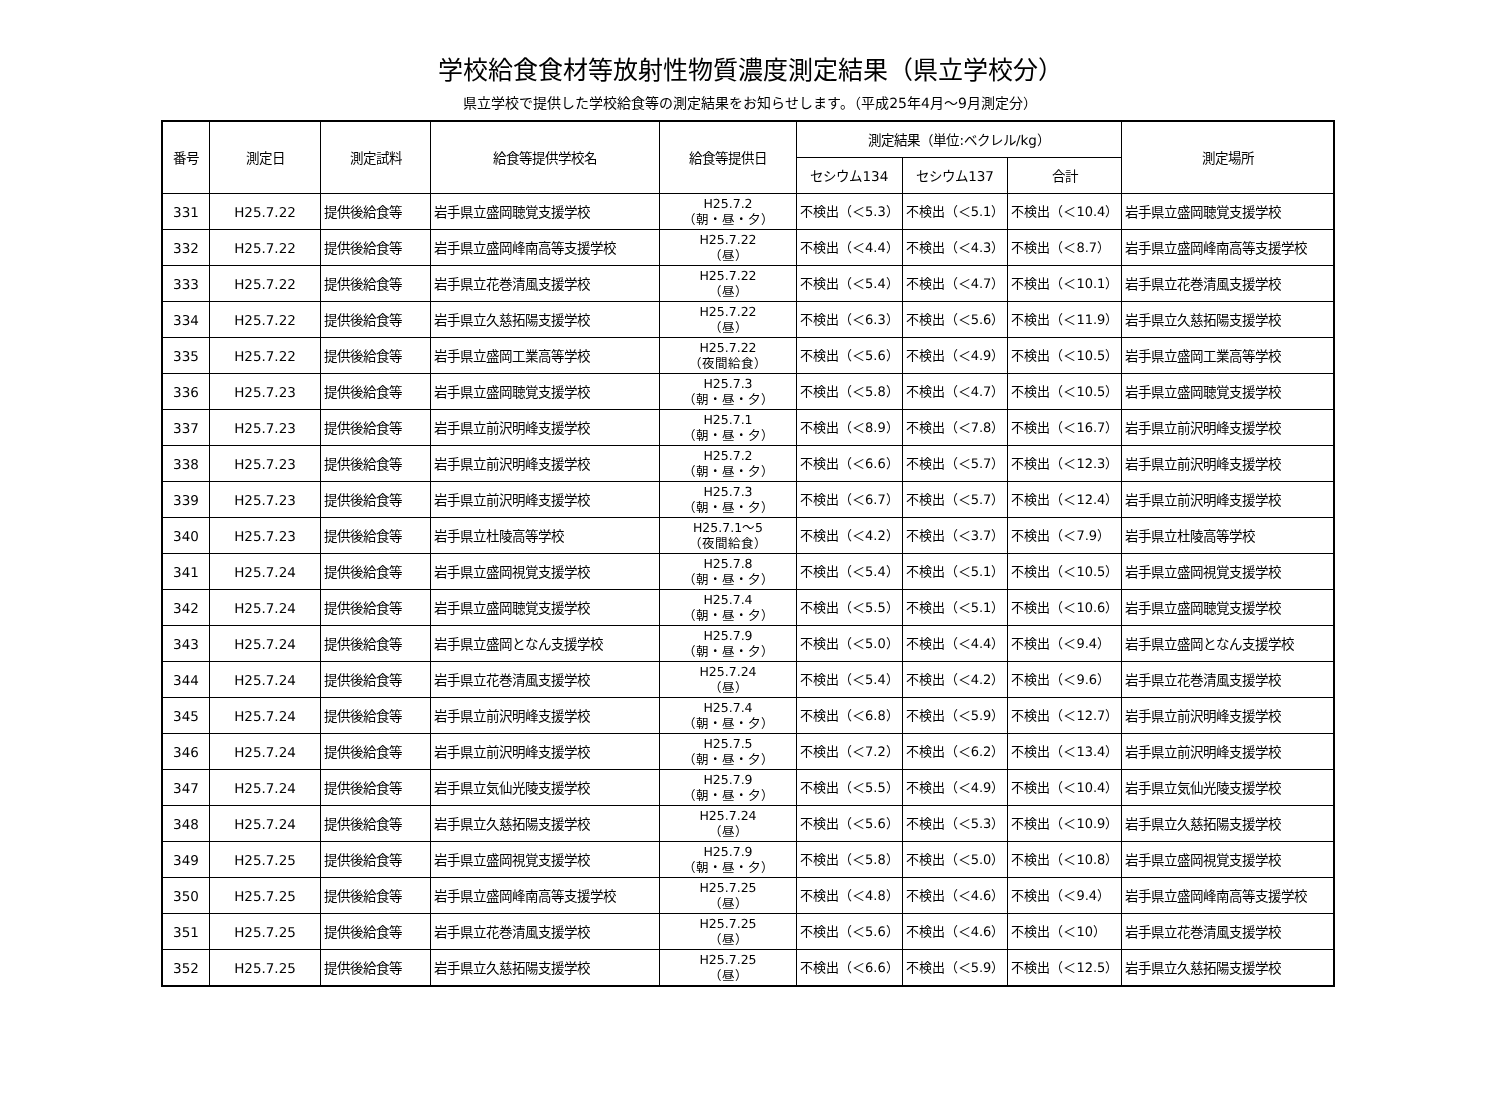学校給食食材等放射性物質濃度測定結果（県立学校分）
県立学校で提供した学校給食等の測定結果をお知らせします。（平成25年4月～9月測定分）
| 番号 | 測定日 | 測定試料 | 給食等提供学校名 | 給食等提供日 | 測定結果（単位:ベクレル/kg） | | | 測定場所 |
| --- | --- | --- | --- | --- | --- | --- | --- | --- |
| | | | | | セシウム134 | セシウム137 | 合計 | |
| 331 | H25.7.22 | 提供後給食等 | 岩手県立盛岡聴覚支援学校 | H25.7.2 （朝・昼・夕） | 不検出（＜5.3） | 不検出（＜5.1） | 不検出（＜10.4） | 岩手県立盛岡聴覚支援学校 |
| 332 | H25.7.22 | 提供後給食等 | 岩手県立盛岡峰南高等支援学校 | H25.7.22 （昼） | 不検出（＜4.4） | 不検出（＜4.3） | 不検出（＜8.7） | 岩手県立盛岡峰南高等支援学校 |
| 333 | H25.7.22 | 提供後給食等 | 岩手県立花巻清風支援学校 | H25.7.22 （昼） | 不検出（＜5.4） | 不検出（＜4.7） | 不検出（＜10.1） | 岩手県立花巻清風支援学校 |
| 334 | H25.7.22 | 提供後給食等 | 岩手県立久慈拓陽支援学校 | H25.7.22 （昼） | 不検出（＜6.3） | 不検出（＜5.6） | 不検出（＜11.9） | 岩手県立久慈拓陽支援学校 |
| 335 | H25.7.22 | 提供後給食等 | 岩手県立盛岡工業高等学校 | H25.7.22 （夜間給食） | 不検出（＜5.6） | 不検出（＜4.9） | 不検出（＜10.5） | 岩手県立盛岡工業高等学校 |
| 336 | H25.7.23 | 提供後給食等 | 岩手県立盛岡聴覚支援学校 | H25.7.3 （朝・昼・夕） | 不検出（＜5.8） | 不検出（＜4.7） | 不検出（＜10.5） | 岩手県立盛岡聴覚支援学校 |
| 337 | H25.7.23 | 提供後給食等 | 岩手県立前沢明峰支援学校 | H25.7.1 （朝・昼・夕） | 不検出（＜8.9） | 不検出（＜7.8） | 不検出（＜16.7） | 岩手県立前沢明峰支援学校 |
| 338 | H25.7.23 | 提供後給食等 | 岩手県立前沢明峰支援学校 | H25.7.2 （朝・昼・夕） | 不検出（＜6.6） | 不検出（＜5.7） | 不検出（＜12.3） | 岩手県立前沢明峰支援学校 |
| 339 | H25.7.23 | 提供後給食等 | 岩手県立前沢明峰支援学校 | H25.7.3 （朝・昼・夕） | 不検出（＜6.7） | 不検出（＜5.7） | 不検出（＜12.4） | 岩手県立前沢明峰支援学校 |
| 340 | H25.7.23 | 提供後給食等 | 岩手県立杜陵高等学校 | H25.7.1～5 （夜間給食） | 不検出（＜4.2） | 不検出（＜3.7） | 不検出（＜7.9） | 岩手県立杜陵高等学校 |
| 341 | H25.7.24 | 提供後給食等 | 岩手県立盛岡視覚支援学校 | H25.7.8 （朝・昼・夕） | 不検出（＜5.4） | 不検出（＜5.1） | 不検出（＜10.5） | 岩手県立盛岡視覚支援学校 |
| 342 | H25.7.24 | 提供後給食等 | 岩手県立盛岡聴覚支援学校 | H25.7.4 （朝・昼・夕） | 不検出（＜5.5） | 不検出（＜5.1） | 不検出（＜10.6） | 岩手県立盛岡聴覚支援学校 |
| 343 | H25.7.24 | 提供後給食等 | 岩手県立盛岡となん支援学校 | H25.7.9 （朝・昼・夕） | 不検出（＜5.0） | 不検出（＜4.4） | 不検出（＜9.4） | 岩手県立盛岡となん支援学校 |
| 344 | H25.7.24 | 提供後給食等 | 岩手県立花巻清風支援学校 | H25.7.24 （昼） | 不検出（＜5.4） | 不検出（＜4.2） | 不検出（＜9.6） | 岩手県立花巻清風支援学校 |
| 345 | H25.7.24 | 提供後給食等 | 岩手県立前沢明峰支援学校 | H25.7.4 （朝・昼・夕） | 不検出（＜6.8） | 不検出（＜5.9） | 不検出（＜12.7） | 岩手県立前沢明峰支援学校 |
| 346 | H25.7.24 | 提供後給食等 | 岩手県立前沢明峰支援学校 | H25.7.5 （朝・昼・夕） | 不検出（＜7.2） | 不検出（＜6.2） | 不検出（＜13.4） | 岩手県立前沢明峰支援学校 |
| 347 | H25.7.24 | 提供後給食等 | 岩手県立気仙光陵支援学校 | H25.7.9 （朝・昼・夕） | 不検出（＜5.5） | 不検出（＜4.9） | 不検出（＜10.4） | 岩手県立気仙光陵支援学校 |
| 348 | H25.7.24 | 提供後給食等 | 岩手県立久慈拓陽支援学校 | H25.7.24 （昼） | 不検出（＜5.6） | 不検出（＜5.3） | 不検出（＜10.9） | 岩手県立久慈拓陽支援学校 |
| 349 | H25.7.25 | 提供後給食等 | 岩手県立盛岡視覚支援学校 | H25.7.9 （朝・昼・夕） | 不検出（＜5.8） | 不検出（＜5.0） | 不検出（＜10.8） | 岩手県立盛岡視覚支援学校 |
| 350 | H25.7.25 | 提供後給食等 | 岩手県立盛岡峰南高等支援学校 | H25.7.25 （昼） | 不検出（＜4.8） | 不検出（＜4.6） | 不検出（＜9.4） | 岩手県立盛岡峰南高等支援学校 |
| 351 | H25.7.25 | 提供後給食等 | 岩手県立花巻清風支援学校 | H25.7.25 （昼） | 不検出（＜5.6） | 不検出（＜4.6） | 不検出（＜10） | 岩手県立花巻清風支援学校 |
| 352 | H25.7.25 | 提供後給食等 | 岩手県立久慈拓陽支援学校 | H25.7.25 （昼） | 不検出（＜6.6） | 不検出（＜5.9） | 不検出（＜12.5） | 岩手県立久慈拓陽支援学校 |